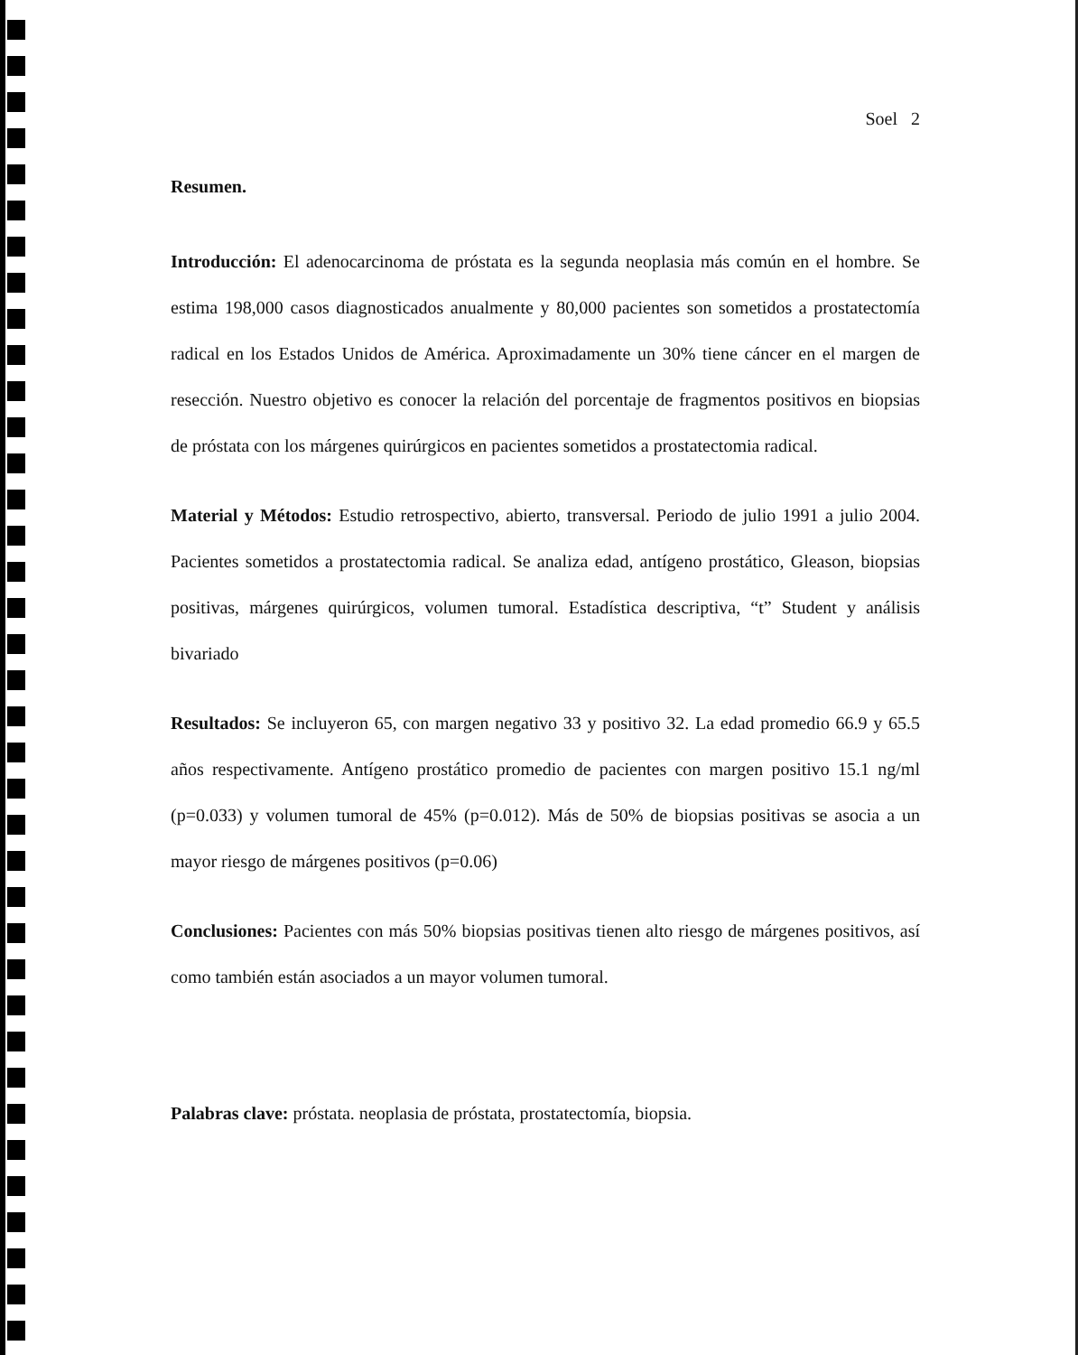Soel 2
Resumen.
Introducción: El adenocarcinoma de próstata es la segunda neoplasia más común en el hombre. Se estima 198,000 casos diagnosticados anualmente y 80,000 pacientes son sometidos a prostatectomía radical en los Estados Unidos de América. Aproximadamente un 30% tiene cáncer en el margen de resección. Nuestro objetivo es conocer la relación del porcentaje de fragmentos positivos en biopsias de próstata con los márgenes quirúrgicos en pacientes sometidos a prostatectomia radical.
Material y Métodos: Estudio retrospectivo, abierto, transversal. Periodo de julio 1991 a julio 2004. Pacientes sometidos a prostatectomia radical. Se analiza edad, antígeno prostático, Gleason, biopsias positivas, márgenes quirúrgicos, volumen tumoral. Estadística descriptiva, “t” Student y análisis bivariado
Resultados: Se incluyeron 65, con margen negativo 33 y positivo 32. La edad promedio 66.9 y 65.5 años respectivamente. Antígeno prostático promedio de pacientes con margen positivo 15.1 ng/ml (p=0.033) y volumen tumoral de 45% (p=0.012). Más de 50% de biopsias positivas se asocia a un mayor riesgo de márgenes positivos (p=0.06)
Conclusiones: Pacientes con más 50% biopsias positivas tienen alto riesgo de márgenes positivos, así como también están asociados a un mayor volumen tumoral.
Palabras clave: próstata. neoplasia de próstata, prostatectomía, biopsia.